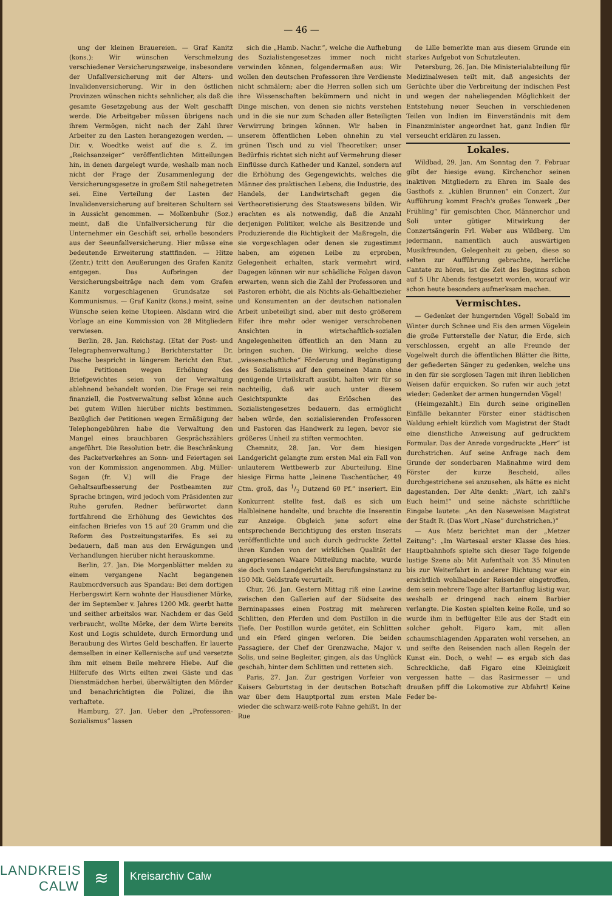— 46 —
ung der kleinen Brauereien. — Graf Kanitz (kons.): Wir wünschen Verschmelzung verschiedener Versicherungszweige, insbesondere der Unfallversicherung mit der Alters- und Invalidenversicherung. Wir in den östlichen Provinzen wünschen nichts sehnlicher, als daß die gesamte Gesetzgebung aus der Welt geschafft werde. Die Arbeitgeber müssen übrigens nach ihrem Vermögen, nicht nach der Zahl ihrer Arbeiter zu den Lasten herangezogen werden. — Dir. v. Woedtke weist auf die s. Z. im „Reichsanzeiger“ veröffentlichten Mitteilungen hin, in denen dargelegt wurde, weshalb man noch nicht der Frage der Zusammenlegung der Versicherungsgesetze in großem Stil nahegetreten sei. Eine Verteilung der Lasten der Invalidenversicherung auf breiteren Schultern sei in Aussicht genommen. — Molkenbuhr (Soz.) meint, daß die Unfallversicherung für die Unternehmer ein Geschäft sei, erhelle besonders aus der Seeunfallversicherung. Hier müsse eine bedeutende Erweiterung stattfinden. — Hitze (Zentr.) tritt den Aeußerungen des Grafen Kanitz entgegen. Das Aufbringen der Versicherungsbeiträge nach dem vom Grafen Kanitz vorgeschlagenen Grundsatze sei Kommunismus. — Graf Kanitz (kons.) meint, seine Wünsche seien keine Utopieen. Alsdann wird die Vorlage an eine Kommission von 28 Mitgliedern verwiesen.
Berlin, 28. Jan. Reichstag. (Etat der Post- und Telegraphenverwaltung.) Berichterstatter Dr. Pasche bespricht in längerem Bericht den Etat. Die Petitionen wegen Erhöhung des Briefgewichtes seien von der Verwaltung ablehnend behandelt worden. Die Frage sei rein finanziell, die Postverwaltung selbst könne auch bei gutem Willen hierüber nichts bestimmen. Bezüglich der Petitionen wegen Ermäßigung der Telephongebühren habe die Verwaltung den Mangel eines brauchbaren Gesprächszählers angeführt. Die Resolution betr. die Beschränkung des Packetverkehres an Sonn- und Feiertagen sei von der Kommission angenommen. Abg. Müller-Sagan (fr. V.) will die Frage der Gehaltsaufbesserung der Postbeamten zur Sprache bringen, wird jedoch vom Präsidenten zur Ruhe gerufen. Redner befürwortet dann fortfahrend die Erhöhung des Gewichtes des einfachen Briefes von 15 auf 20 Gramm und die Reform des Postzeitungstarifes. Es sei zu bedauern, daß man aus den Erwägungen und Verhandlungen hierüber nicht herauskomme.
Berlin, 27. Jan. Die Morgenblätter melden zu einem vergangene Nacht begangenen Raubmordversuch aus Spandau: Bei dem dortigen Herbergswirt Kern wohnte der Hausdiener Mörke, der im September v. Jahres 1200 Mk. geerbt hatte und seither arbeitslos war. Nachdem er das Geld verbraucht, wollte Mörke, der dem Wirte bereits Kost und Logis schuldete, durch Ermordung und Beraubung des Wirtes Geld beschaffen. Er lauerte demselben in einer Kellernische auf und versetzte ihm mit einem Beile mehrere Hiebe. Auf die Hilferufe des Wirts eilten zwei Gäste und das Dienstmädchen herbei, überwältigten den Mörder und benachrichtigten die Polizei, die ihn verhaftete.
Hamburg, 27. Jan. Ueber den „Professoren-Sozialismus“ lassen
sich die „Hamb. Nachr.“, welche die Aufhebung des Sozialistengesetzes immer noch nicht verwinden können, folgendermaßen aus: Wir wollen den deutschen Professoren ihre Verdienste nicht schmälern; aber die Herren sollen sich um ihre Wissenschaften bekümmern und nicht in Dinge mischen, von denen sie nichts verstehen und in die sie nur zum Schaden aller Beteiligten Verwirrung bringen können. Wir haben in unserem öffentlichen Leben ohnehin zu viel grünen Tisch und zu viel Theoretiker; unser Bedürfnis richtet sich nicht auf Vermehrung dieser Einflüsse durch Katheder und Kanzel, sondern auf die Erhöhung des Gegengewichts, welches die Männer des praktischen Lebens, die Industrie, des Handels, der Landwirtschaft gegen die Vertheoretisierung des Staatswesens bilden. Wir erachten es als notwendig, daß die Anzahl derjenigen Politiker, welche als Besitzende und Produzierende die Richtigkeit der Maßregeln, die sie vorgeschlagen oder denen sie zugestimmt haben, am eigenen Leibe zu erproben, Gelegenheit erhalten, stark vermehrt wird. Dagegen können wir nur schädliche Folgen davon erwarten, wenn sich die Zahl der Professoren und Pastoren erhöht, die als Nichts-als-Gehaltbezieher und Konsumenten an der deutschen nationalen Arbeit unbeteiligt sind, aber mit desto größerem Eifer ihre mehr oder weniger verschrobenen Ansichten in wirtschaftlich-sozialen Angelegenheiten öffentlich an den Mann zu bringen suchen. Die Wirkung, welche diese „wissenschaftliche“ Förderung und Begünstigung des Sozialismus auf den gemeinen Mann ohne genügende Urteilskraft ausübt, halten wir für so nachteilig, daß wir auch unter diesem Gesichtspunkte das Erlöschen des Sozialistengesetzes bedauern, das ermöglicht haben würde, den sozialisierenden Professoren und Pastoren das Handwerk zu legen, bevor sie größeres Unheil zu stiften vermochten.
Chemnitz, 28. Jan. Vor dem hiesigen Landgericht gelangte zum ersten Mal ein Fall von unlauterem Wettbewerb zur Aburteilung. Eine hiesige Firma hatte „leinene Taschentücher, 49 Ctm. groß, das 1/2 Dutzend 60 Pf.“ inseriert. Ein Konkurrent stellte fest, daß es sich um Halbleinene handelte, und brachte die Inserentin zur Anzeige. Obgleich jene sofort eine entsprechende Berichtigung des ersten Inserats veröffentlichte und auch durch gedruckte Zettel ihren Kunden von der wirklichen Qualität der angepriesenen Waare Mitteilung machte, wurde sie doch vom Landgericht als Berufungsinstanz zu 150 Mk. Geldstrafe verurteilt.
Chur, 26. Jan. Gestern Mittag riß eine Lawine zwischen den Gallerien auf der Südseite des Berninapasses einen Postzug mit mehreren Schlitten, den Pferden und dem Postillon in die Tiefe. Der Postillon wurde getötet, ein Schlitten und ein Pferd gingen verloren. Die beiden Passagiere, der Chef der Grenzwache, Major v. Solis, und seine Begleiter, gingen, als das Unglück geschah, hinter dem Schlitten und retteten sich.
Paris, 27. Jan. Zur gestrigen Vorfeier von Kaisers Geburtstag in der deutschen Botschaft war über dem Hauptportal zum ersten Male wieder die schwarz-weiß-rote Fahne gehißt. In der Rue
de Lille bemerkte man aus diesem Grunde ein starkes Aufgebot von Schutzleuten.
Petersburg, 26. Jan. Die Ministerialabteilung für Medizinalwesen teilt mit, daß angesichts der Gerüchte über die Verbreitung der indischen Pest und wegen der naheliegenden Möglichkeit der Entstehung neuer Seuchen in verschiedenen Teilen von Indien im Einverständnis mit dem Finanzminister angeordnet hat, ganz Indien für verseucht erklären zu lassen.
Lokales.
Wildbad, 29. Jan. Am Sonntag den 7. Februar gibt der hiesige evang. Kirchenchor seinen inaktiven Mitgliedern zu Ehren im Saale des Gasthofs z. „kühlen Brunnen“ ein Conzert. Zur Aufführung kommt Frech's großes Tonwerk „Der Frühling“ für gemischten Chor, Männerchor und Soli unter gütiger Mitwirkung der Conzertsängerin Frl. Weber aus Wildberg. Um jedermann, namentlich auch auswärtigen Musikfreunden, Gelegenheit zu geben, diese so selten zur Aufführung gebrachte, herrliche Cantate zu hören, ist die Zeit des Beginns schon auf 5 Uhr Abends festgesetzt worden, worauf wir schon heute besonders aufmerksam machen.
Vermischtes.
— Gedenket der hungernden Vögel! Sobald im Winter durch Schnee und Eis den armen Vögelein die große Futterstelle der Natur, die Erde, sich verschlossen, ergeht an alle Freunde der Vogelwelt durch die öffentlichen Blätter die Bitte, der gefiederten Sänger zu gedenken, welche uns in den für sie sorglosen Tagen mit ihren lieblichen Weisen dafür erquicken. So rufen wir auch jetzt wieder: Gedenket der armen hungernden Vögel!
(Heimgezahlt.) Ein durch seine originellen Einfälle bekannter Förster einer städtischen Waldung erhielt kürzlich vom Magistrat der Stadt eine dienstliche Anweisung auf gedrucktem Formular. Das der Anrede vorgedruckte „Herr“ ist durchstrichen. Auf seine Anfrage nach dem Grunde der sonderbaren Maßnahme wird dem Förster der kurze Bescheid, alles durchgestrichene sei anzusehen, als hätte es nicht dagestanden. Der Alte denkt: „Wart, ich zahl's Euch heim!“ und seine nächste schriftliche Eingabe lautete: „An den Naseweisen Magistrat der Stadt R. (Das Wort „Nase“ durchstrichen.)“
— Aus Metz berichtet man der „Metzer Zeitung“: „Im Wartesaal erster Klasse des hies. Hauptbahnhofs spielte sich dieser Tage folgende lustige Szene ab: Mit Aufenthalt von 35 Minuten bis zur Weiterfahrt in anderer Richtung war ein ersichtlich wohlhabender Reisender eingetroffen, dem sein mehrere Tage alter Bartanflug lästig war, weshalb er dringend nach einem Barbier verlangte. Die Kosten spielten keine Rolle, und so wurde ihm in beflügelter Eile aus der Stadt ein solcher geholt. Figaro kam, mit allen schaumschlagenden Apparaten wohl versehen, an und seifte den Reisenden nach allen Regeln der Kunst ein. Doch, o weh! — es ergab sich das Schreckliche, daß Figaro eine Kleinigkeit vergessen hatte — das Rasirmesser — und draußen pfiff die Lokomotive zur Abfahrt! Keine Feder be-
LANDKREIS
CALW
≋
Kreisarchiv Calw